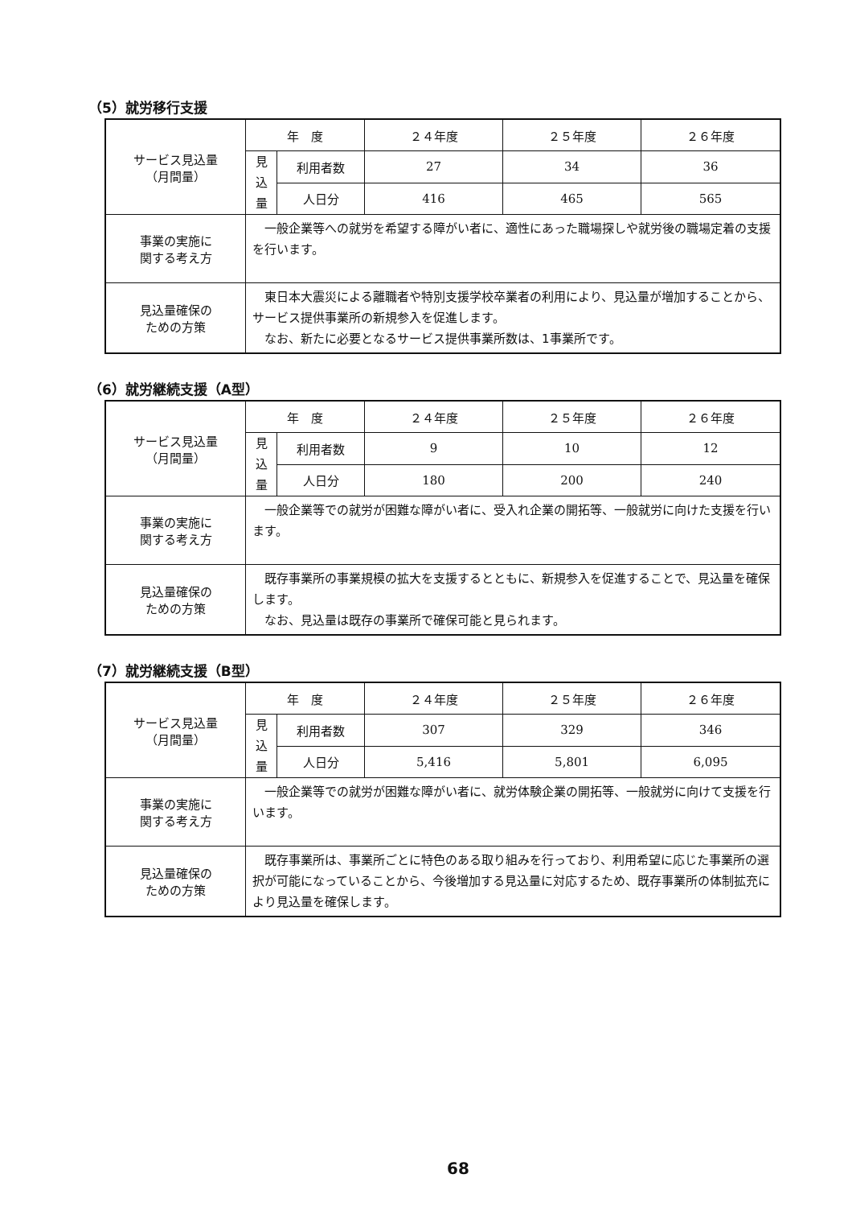（5）就労移行支援
| サービス見込量 （月間量） | 年 度 | | ２４年度 | ２５年度 | ２６年度 |
| | 見 込 量 | 利用者数 | 27 | 34 | 36 |
| | | 人日分 | 416 | 465 | 565 |
| 事業の実施に 関する考え方 | 一般企業等への就労を希望する障がい者に、適性にあった職場探しや就労後の職場定着の支援を行います。 | | | | |
| 見込量確保の ための方策 | 東日本大震災による離職者や特別支援学校卒業者の利用により、見込量が増加することから、サービス提供事業所の新規参入を促進します。 なお、新たに必要となるサービス提供事業所数は、1事業所です。 | | | | |
（6）就労継続支援（A型）
| サービス見込量 （月間量） | 年 度 | | ２４年度 | ２５年度 | ２６年度 |
| | 見 込 量 | 利用者数 | 9 | 10 | 12 |
| | | 人日分 | 180 | 200 | 240 |
| 事業の実施に 関する考え方 | 一般企業等での就労が困難な障がい者に、受入れ企業の開拓等、一般就労に向けた支援を行います。 | | | | |
| 見込量確保の ための方策 | 既存事業所の事業規模の拡大を支援するとともに、新規参入を促進することで、見込量を確保します。 なお、見込量は既存の事業所で確保可能と見られます。 | | | | |
（7）就労継続支援（B型）
| サービス見込量 （月間量） | 年 度 | | ２４年度 | ２５年度 | ２６年度 |
| | 見 込 量 | 利用者数 | 307 | 329 | 346 |
| | | 人日分 | 5,416 | 5,801 | 6,095 |
| 事業の実施に 関する考え方 | 一般企業等での就労が困難な障がい者に、就労体験企業の開拓等、一般就労に向けて支援を行います。 | | | | |
| 見込量確保の ための方策 | 既存事業所は、事業所ごとに特色のある取り組みを行っており、利用希望に応じた事業所の選択が可能になっていることから、今後増加する見込量に対応するため、既存事業所の体制拡充により見込量を確保します。 | | | | |
68